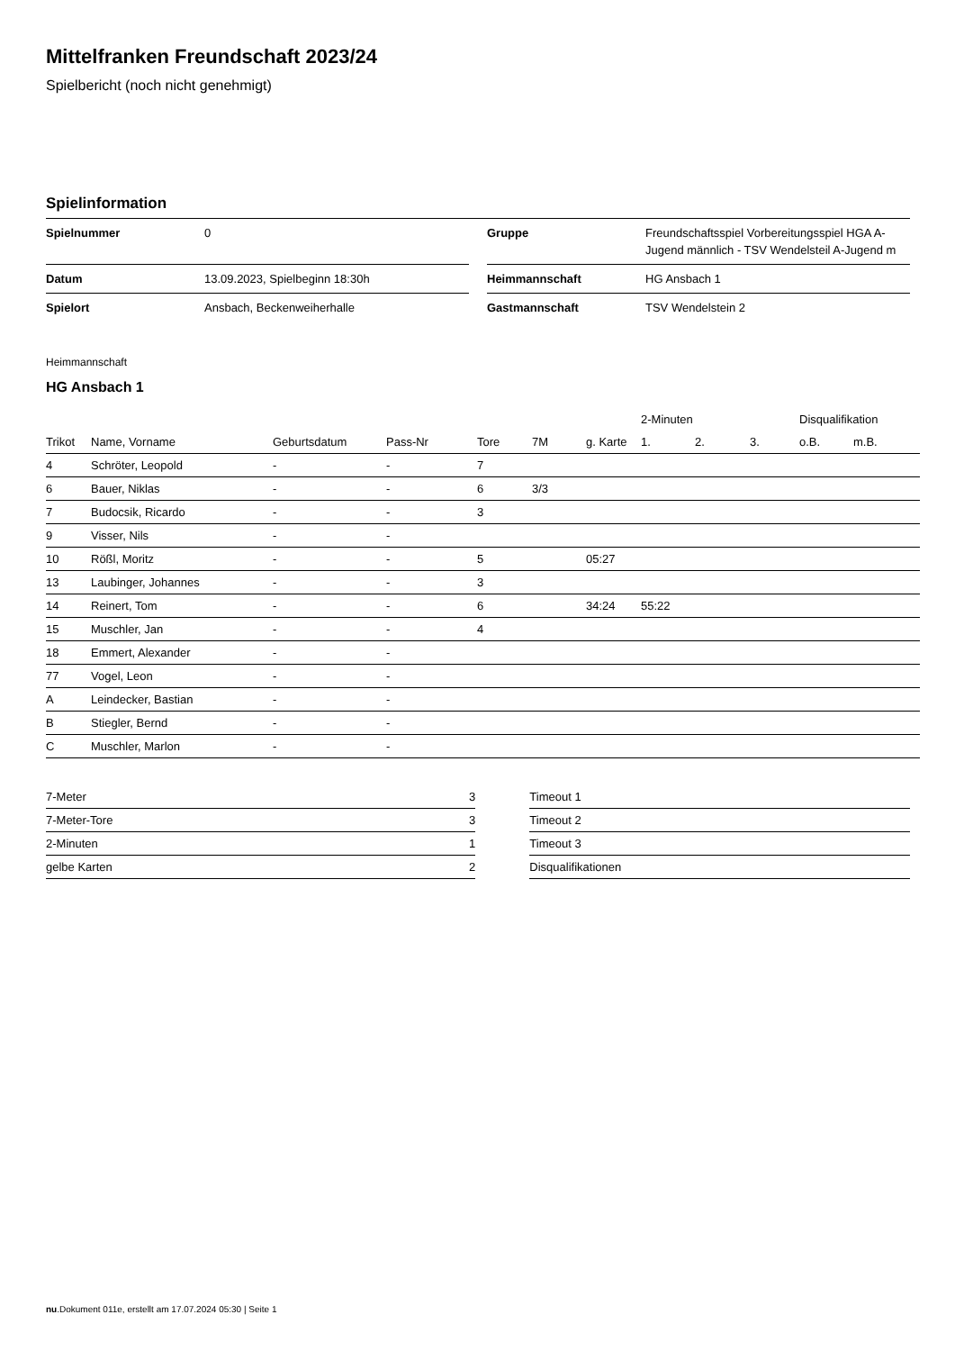Mittelfranken Freundschaft 2023/24
Spielbericht (noch nicht genehmigt)
Spielinformation
| Spielnummer | 0 | | Gruppe | Freundschaftsspiel Vorbereitungsspiel HGA A-Jugend männlich - TSV Wendelsteil A-Jugend m |
| Datum | 13.09.2023, Spielbeginn 18:30h | | Heimmannschaft | HG Ansbach 1 |
| Spielort | Ansbach, Beckenweiherhalle | | Gastmannschaft | TSV Wendelstein 2 |
Heimmannschaft
HG Ansbach 1
| | | | | | | | 2-Minuten | | | Disqualifikation | |
| --- | --- | --- | --- | --- | --- | --- | --- | --- | --- | --- | --- |
| Trikot | Name, Vorname | Geburtsdatum | Pass-Nr | Tore | 7M | g. Karte | 1. | 2. | 3. | o.B. | m.B. |
| 4 | Schröter, Leopold | - | - | 7 | | | | | | | |
| 6 | Bauer, Niklas | - | - | 6 | 3/3 | | | | | | |
| 7 | Budocsik, Ricardo | - | - | 3 | | | | | | | |
| 9 | Visser, Nils | - | - | | | | | | | | |
| 10 | Rößl, Moritz | - | - | 5 | | 05:27 | | | | | |
| 13 | Laubinger, Johannes | - | - | 3 | | | | | | | |
| 14 | Reinert, Tom | - | - | 6 | | 34:24 | 55:22 | | | | |
| 15 | Muschler, Jan | - | - | 4 | | | | | | | |
| 18 | Emmert, Alexander | - | - | | | | | | | | |
| 77 | Vogel, Leon | - | - | | | | | | | | |
| A | Leindecker, Bastian | - | - | | | | | | | | |
| B | Stiegler, Bernd | - | - | | | | | | | | |
| C | Muschler, Marlon | - | - | | | | | | | | |
| 7-Meter | 3 |
| 7-Meter-Tore | 3 |
| 2-Minuten | 1 |
| gelbe Karten | 2 |
| Timeout 1 |
| Timeout 2 |
| Timeout 3 |
| Disqualifikationen |
nu.Dokument 011e, erstellt am 17.07.2024 05:30 | Seite 1